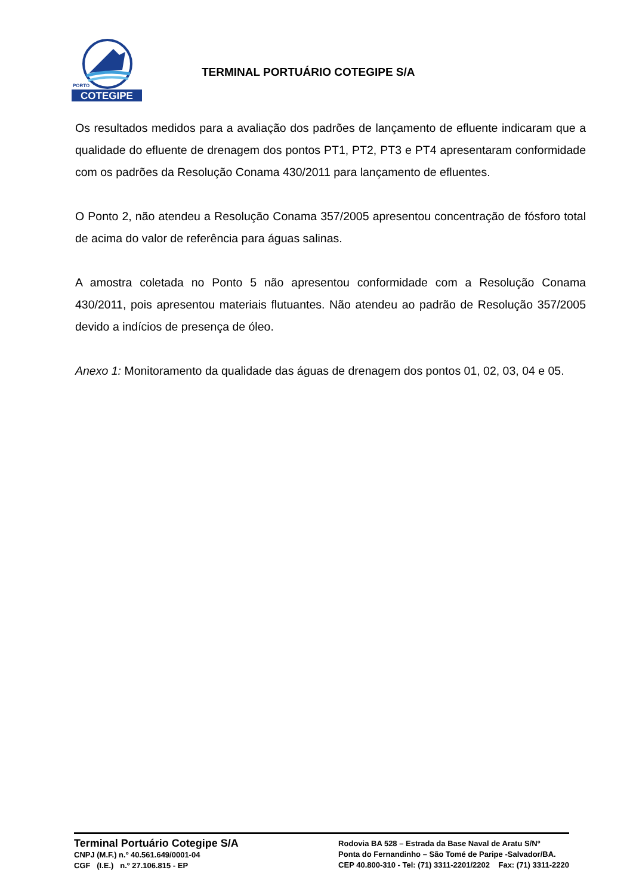COTEGIPE
PORTO
TERMINAL PORTUÁRIO COTEGIPE S/A
Os resultados medidos para a avaliação dos padrões de lançamento de efluente indicaram que a qualidade do efluente de drenagem dos pontos PT1, PT2, PT3 e PT4 apresentaram conformidade com os padrões da Resolução Conama 430/2011 para lançamento de efluentes.
O Ponto 2, não atendeu a Resolução Conama 357/2005 apresentou concentração de fósforo total de acima do valor de referência para águas salinas.
A amostra coletada no Ponto 5 não apresentou conformidade com a Resolução Conama 430/2011, pois apresentou materiais flutuantes. Não atendeu ao padrão de Resolução 357/2005 devido a indícios de presença de óleo.
Anexo 1: Monitoramento da qualidade das águas de drenagem dos pontos 01, 02, 03, 04 e 05.
Terminal Portuário Cotegipe S/A
CNPJ (M.F.) n.º 40.561.649/0001-04
CGF (I.E.) n.º 27.106.815 - EP
Rodovia BA 528 – Estrada da Base Naval de Aratu S/Nº
Ponta do Fernandinho – São Tomé de Paripe -Salvador/BA.
CEP 40.800-310 - Tel: (71) 3311-2201/2202 Fax: (71) 3311-2220